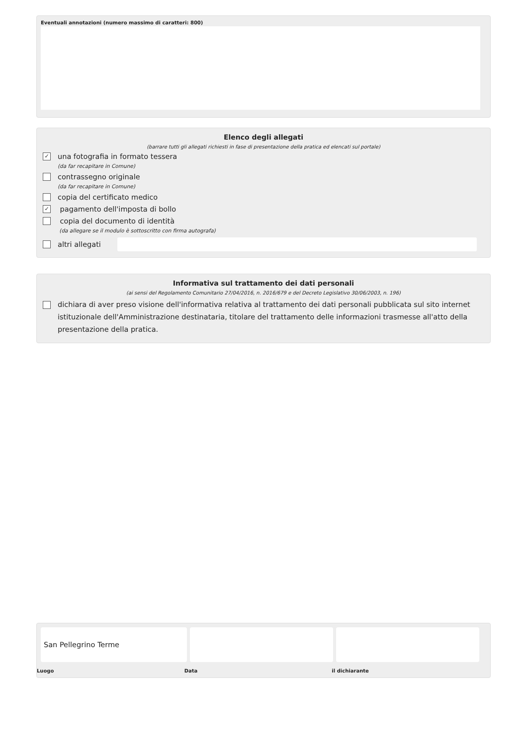Eventuali annotazioni (numero massimo di caratteri: 800)
Elenco degli allegati
(barrare tutti gli allegati richiesti in fase di presentazione della pratica ed elencati sul portale)
✓
una fotografia in formato tessera
(da far recapitare in Comune)
contrassegno originale
(da far recapitare in Comune)
copia del certificato medico
✓
pagamento dell'imposta di bollo
copia del documento di identità
(da allegare se il modulo è sottoscritto con firma autografa)
altri allegati
Informativa sul trattamento dei dati personali
(ai sensi del Regolamento Comunitario 27/04/2016, n. 2016/679 e del Decreto Legislativo 30/06/2003, n. 196)
dichiara di aver preso visione dell'informativa relativa al trattamento dei dati personali pubblicata sul sito internet istituzionale dell'Amministrazione destinataria, titolare del trattamento delle informazioni trasmesse all'atto della presentazione della pratica.
San Pellegrino Terme
Luogo Data il dichiarante